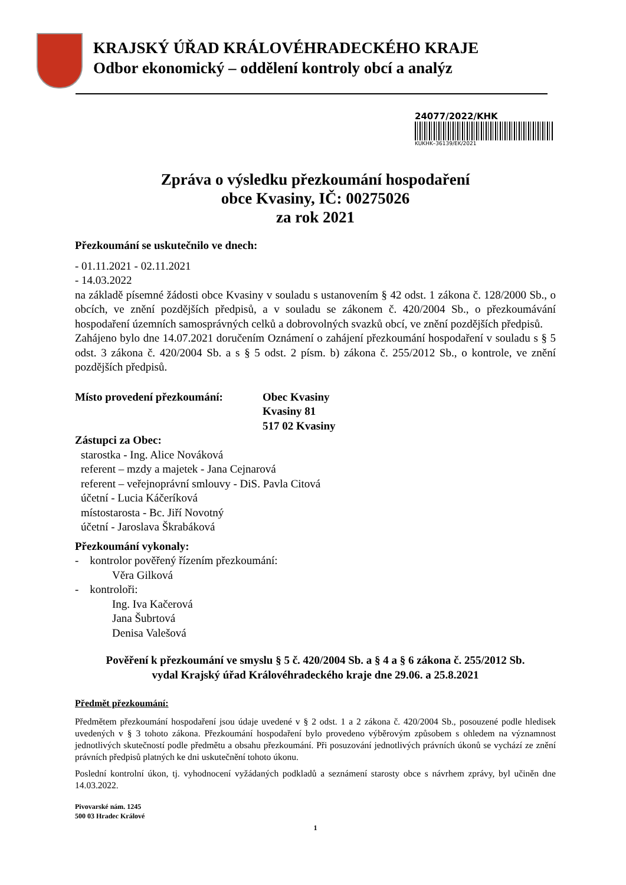KRAJSKÝ ÚŘAD KRÁLOVÉHRADECKÉHO KRAJE
Odbor ekonomický – oddělení kontroly obcí a analýz
24077/2022/KHK
KUKHK–36139/EK/2021
Zpráva o výsledku přezkoumání hospodaření
obce Kvasiny, IČ: 00275026
za rok 2021
Přezkoumání se uskutečnilo ve dnech:
- 01.11.2021 - 02.11.2021
- 14.03.2022
na základě písemné žádosti obce Kvasiny v souladu s ustanovením § 42 odst. 1 zákona č. 128/2000 Sb., o obcích, ve znění pozdějších předpisů, a v souladu se zákonem č. 420/2004 Sb., o přezkoumávání hospodaření územních samosprávných celků a dobrovolných svazků obcí, ve znění pozdějších předpisů.
Zahájeno bylo dne 14.07.2021 doručením Oznámení o zahájení přezkoumání hospodaření v souladu s § 5 odst. 3 zákona č. 420/2004 Sb. a s § 5 odst. 2 písm. b) zákona č. 255/2012 Sb., o kontrole, ve znění pozdějších předpisů.
Místo provedení přezkoumání:
Obec Kvasiny
Kvasiny 81
517 02 Kvasiny
Zástupci za Obec:
starostka - Ing. Alice Nováková
referent – mzdy a majetek - Jana Cejnarová
referent – veřejnoprávní smlouvy - DiS. Pavla Citová
účetní - Lucia Káčeríková
místostarosta - Bc. Jiří Novotný
účetní - Jaroslava Škrabáková
Přezkoumání vykonaly:
- kontrolor pověřený řízením přezkoumání:
Věra Gilková
- kontroloři:
Ing. Iva Kačerová
Jana Šubrtová
Denisa Valešová
Pověření k přezkoumání ve smyslu § 5 č. 420/2004 Sb. a § 4 a § 6 zákona č. 255/2012 Sb.
vydal Krajský úřad Královéhradeckého kraje dne 29.06. a 25.8.2021
Předmět přezkoumání:
Předmětem přezkoumání hospodaření jsou údaje uvedené v § 2 odst. 1 a 2 zákona č. 420/2004 Sb., posouzené podle hledisek uvedených v § 3 tohoto zákona. Přezkoumání hospodaření bylo provedeno výběrovým způsobem s ohledem na významnost jednotlivých skutečností podle předmětu a obsahu přezkoumání. Při posuzování jednotlivých právních úkonů se vychází ze znění právních předpisů platných ke dni uskutečnění tohoto úkonu.
Poslední kontrolní úkon, tj. vyhodnocení vyžádaných podkladů a seznámení starosty obce s návrhem zprávy, byl učiněn dne 14.03.2022.
Pivovarské nám. 1245
500 03 Hradec Králové
1